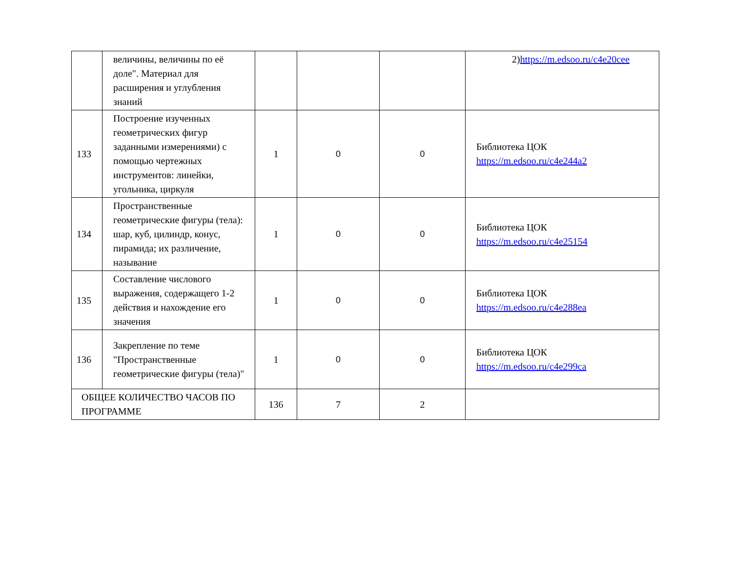| | величины, величины по её доле". Материал для расширения и углубления знаний | | | | 2) https://m.edsoo.ru/c4e20cee |
| 133 | Построение изученных геометрических фигур заданными измерениями) с помощью чертежных инструментов: линейки, угольника, циркуля | 1 | 0 | 0 | Библиотека ЦОК https://m.edsoo.ru/c4e244a2 |
| 134 | Пространственные геометрические фигуры (тела): шар, куб, цилиндр, конус, пирамида; их различение, называние | 1 | 0 | 0 | Библиотека ЦОК https://m.edsoo.ru/c4e25154 |
| 135 | Составление числового выражения, содержащего 1-2 действия и нахождение его значения | 1 | 0 | 0 | Библиотека ЦОК https://m.edsoo.ru/c4e288ea |
| 136 | Закрепление по теме "Пространственные геометрические фигуры (тела)" | 1 | 0 | 0 | Библиотека ЦОК https://m.edsoo.ru/c4e299ca |
| ОБЩЕЕ КОЛИЧЕСТВО ЧАСОВ ПО ПРОГРАММЕ | | 136 | 7 | 2 | |